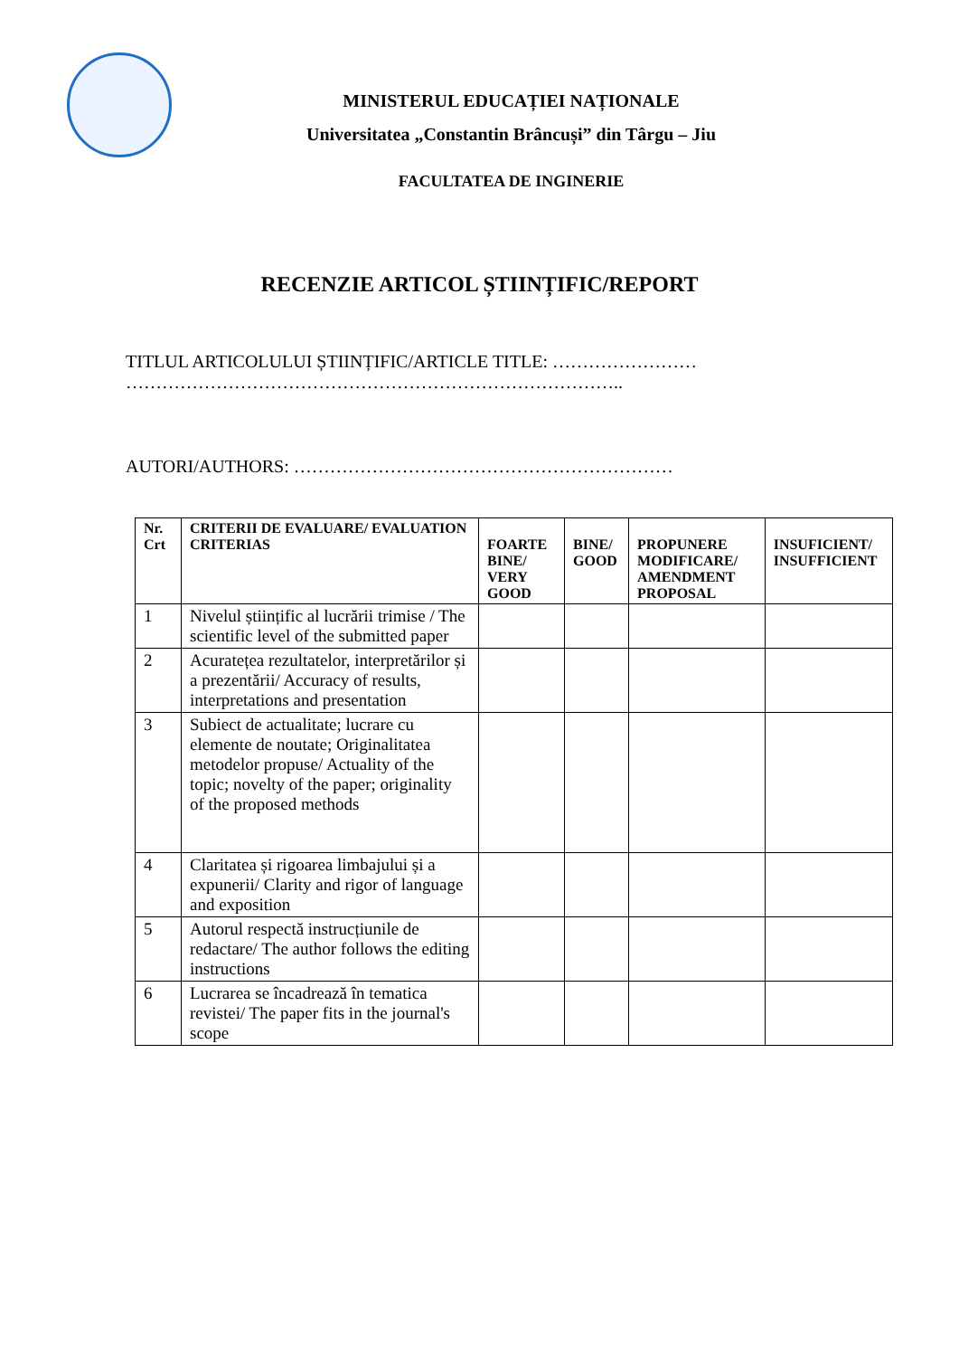MINISTERUL EDUCAȚIEI NAȚIONALE
Universitatea „Constantin Brâncuși” din Târgu – Jiu
FACULTATEA DE INGINERIE
RECENZIE ARTICOL ȘTIINȚIFIC/REPORT
TITLUL ARTICOLULUI ȘTIINȚIFIC/ARTICLE TITLE: ……………………
………………………………………………………………………..
AUTORI/AUTHORS: ………………………………………………………
| Nr. Crt | CRITERII DE EVALUARE/ EVALUATION CRITERIAS | FOARTE BINE/ VERY GOOD | BINE/ GOOD | PROPUNERE MODIFICARE/ AMENDMENT PROPOSAL | INSUFICIENT/ INSUFFICIENT |
| --- | --- | --- | --- | --- | --- |
| 1 | Nivelul științific al lucrării trimise / The scientific level of the submitted paper | | | | |
| 2 | Acuratețea rezultatelor, interpretărilor și a prezentării/ Accuracy of results, interpretations and presentation | | | | |
| 3 | Subiect de actualitate; lucrare cu elemente de noutate; Originalitatea metodelor propuse/ Actuality of the topic; novelty of the paper; originality of the proposed methods | | | | |
| 4 | Claritatea și rigoarea limbajului și a expunerii/ Clarity and rigor of language and exposition | | | | |
| 5 | Autorul respectă instrucțiunile de redactare/ The author follows the editing instructions | | | | |
| 6 | Lucrarea se încadrează în tematica revistei/ The paper fits in the journal's scope | | | | |